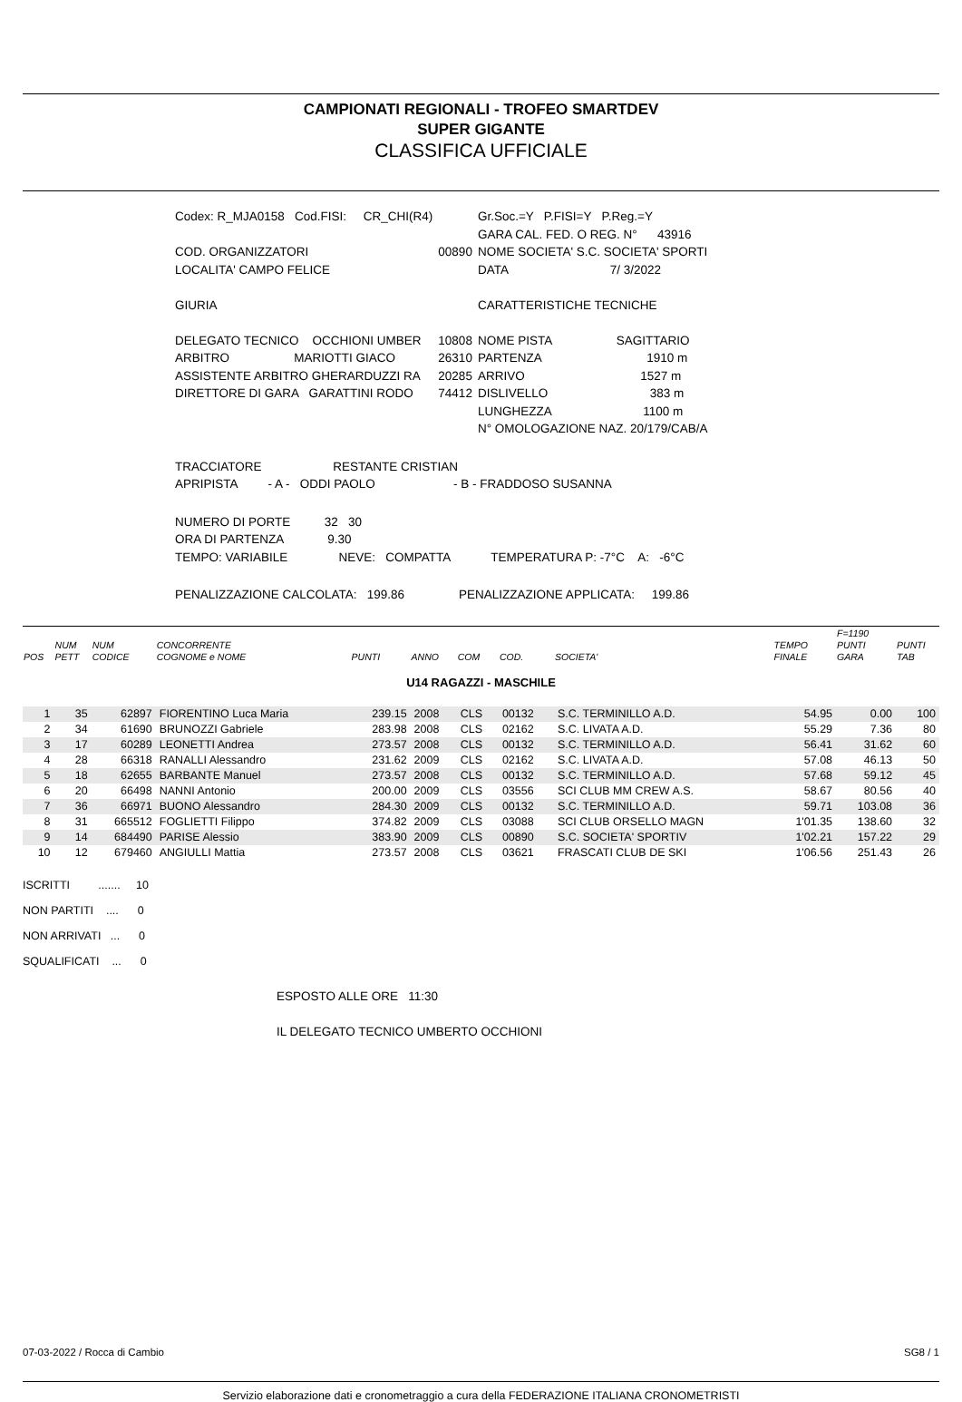CAMPIONATI REGIONALI - TROFEO SMARTDEV
SUPER GIGANTE
CLASSIFICA UFFICIALE
| Codex: R_MJA0158 Cod.FISI: CR_CHI(R4) | | Gr.Soc.=Y P.FISI=Y P.Reg.=Y |
| | | GARA CAL. FED. O REG. N° 43916 |
| COD. ORGANIZZATORI | 00890 | NOME SOCIETA' S.C. SOCIETA' SPORTI |
| LOCALITA' CAMPO FELICE | | DATA 7/ 3/2022 |
| GIURIA | | CARATTERISTICHE TECNICHE |
| DELEGATO TECNICO OCCHIONI UMBER | 10808 | NOME PISTA SAGITTARIO |
| ARBITRO MARIOTTI GIACO | 26310 | PARTENZA 1910 m |
| ASSISTENTE ARBITRO GHERARDUZZI RA | 20285 | ARRIVO 1527 m |
| DIRETTORE DI GARA GARATTINI RODO | 74412 | DISLIVELLO 383 m |
| | | LUNGHEZZA 1100 m |
| | | N° OMOLOGAZIONE NAZ. 20/179/CAB/A |
TRACCIATORE RESTANTE CRISTIAN
APRIPISTA - A - ODDI PAOLO - B - FRADDOSO SUSANNA
NUMERO DI PORTE 32 30
ORA DI PARTENZA 9.30
TEMPO: VARIABILE NEVE: COMPATTA TEMPERATURA P: -7°C A: -6°C
PENALIZZAZIONE CALCOLATA: 199.86 PENALIZZAZIONE APPLICATA: 199.86
| POS | NUM PETT | NUM CODICE | CONCORRENTE COGNOME e NOME | PUNTI | ANNO | COM | COD. | SOCIETA' | TEMPO FINALE | F=1190 PUNTI GARA | PUNTI TAB |
| --- | --- | --- | --- | --- | --- | --- | --- | --- | --- | --- | --- |
| U14 RAGAZZI - MASCHILE | | | | | | | | | | | |
| 1 | 35 | 62897 | FIORENTINO Luca Maria | 239.15 | 2008 | CLS | 00132 | S.C. TERMINILLO A.D. | 54.95 | 0.00 | 100 |
| 2 | 34 | 61690 | BRUNOZZI Gabriele | 283.98 | 2008 | CLS | 02162 | S.C. LIVATA A.D. | 55.29 | 7.36 | 80 |
| 3 | 17 | 60289 | LEONETTI Andrea | 273.57 | 2008 | CLS | 00132 | S.C. TERMINILLO A.D. | 56.41 | 31.62 | 60 |
| 4 | 28 | 66318 | RANALLI Alessandro | 231.62 | 2009 | CLS | 02162 | S.C. LIVATA A.D. | 57.08 | 46.13 | 50 |
| 5 | 18 | 62655 | BARBANTE Manuel | 273.57 | 2008 | CLS | 00132 | S.C. TERMINILLO A.D. | 57.68 | 59.12 | 45 |
| 6 | 20 | 66498 | NANNI Antonio | 200.00 | 2009 | CLS | 03556 | SCI CLUB MM CREW A.S. | 58.67 | 80.56 | 40 |
| 7 | 36 | 66971 | BUONO Alessandro | 284.30 | 2009 | CLS | 00132 | S.C. TERMINILLO A.D. | 59.71 | 103.08 | 36 |
| 8 | 31 | 665512 | FOGLIETTI Filippo | 374.82 | 2009 | CLS | 03088 | SCI CLUB ORSELLO MAGN | 1'01.35 | 138.60 | 32 |
| 9 | 14 | 684490 | PARISE Alessio | 383.90 | 2009 | CLS | 00890 | S.C. SOCIETA' SPORTIV | 1'02.21 | 157.22 | 29 |
| 10 | 12 | 679460 | ANGIULLI Mattia | 273.57 | 2008 | CLS | 03621 | FRASCATI CLUB DE SKI | 1'06.56 | 251.43 | 26 |
ISCRITTI ....... 10
NON PARTITI .... 0
NON ARRIVATI ... 0
SQUALIFICATI ... 0
ESPOSTO ALLE ORE 11:30
IL DELEGATO TECNICO UMBERTO OCCHIONI
07-03-2022 / Rocca di Cambio SG8 / 1
Servizio elaborazione dati e cronometraggio a cura della FEDERAZIONE ITALIANA CRONOMETRISTI